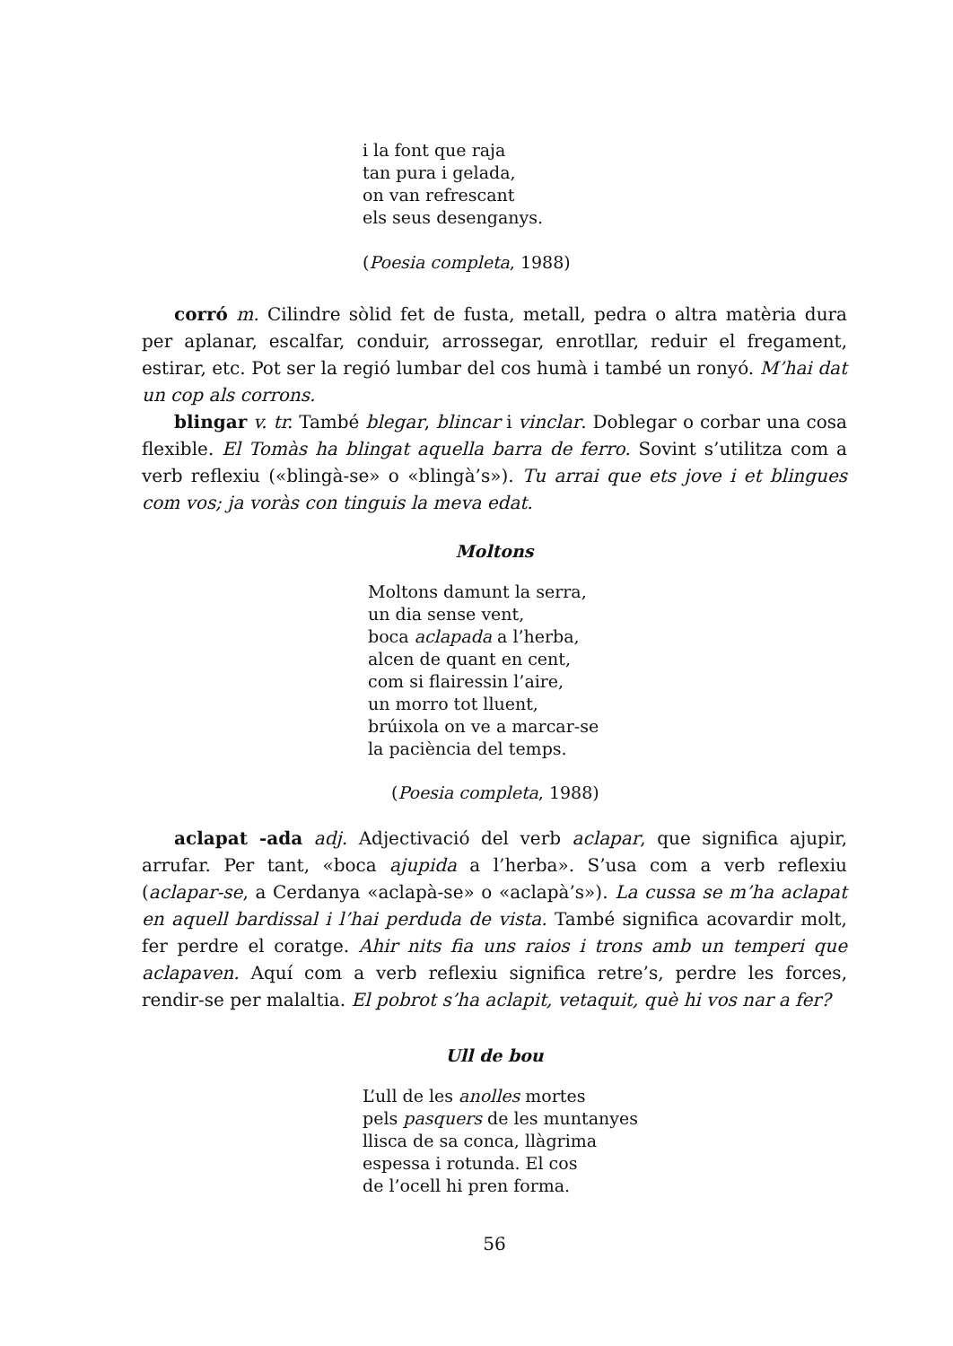i la font que raja
tan pura i gelada,
on van refrescant
els seus desenganys.
(Poesia completa, 1988)
corró m. Cilindre sòlid fet de fusta, metall, pedra o altra matèria dura per aplanar, escalfar, conduir, arrossegar, enrotllar, reduir el fregament, estirar, etc. Pot ser la regió lumbar del cos humà i també un ronyó. M’hai dat un cop als corrons.
blingar v. tr. També blegar, blincar i vinclar. Doblegar o corbar una cosa flexible. El Tomàs ha blingat aquella barra de ferro. Sovint s’utilitza com a verb reflexiu («blingà-se» o «blingà’s»). Tu arrai que ets jove i et blingues com vos; ja voràs con tinguis la meva edat.
Moltons
Moltons damunt la serra,
un dia sense vent,
boca aclapada a l’herba,
alcen de quant en cent,
com si flairessin l’aire,
un morro tot lluent,
brúixola on ve a marcar-se
la paciència del temps.
(Poesia completa, 1988)
aclapat -ada adj. Adjectivació del verb aclapar, que significa ajupir, arrufar. Per tant, «boca ajupida a l’herba». S’usa com a verb reflexiu (aclapar-se, a Cerdanya «aclapà-se» o «aclapà’s»). La cussa se m’ha aclapat en aquell bardissal i l’hai perduda de vista. També significa acovardir molt, fer perdre el coratge. Ahir nits fia uns raios i trons amb un temperi que aclapaven. Aquí com a verb reflexiu significa retre’s, perdre les forces, rendir-se per malaltia. El pobrot s’ha aclapit, vetaquit, què hi vos nar a fer?
Ull de bou
L’ull de les anolles mortes
pels pasquers de les muntanyes
llisca de sa conca, llàgrima
espessa i rotunda. El cos
de l’ocell hi pren forma.
56